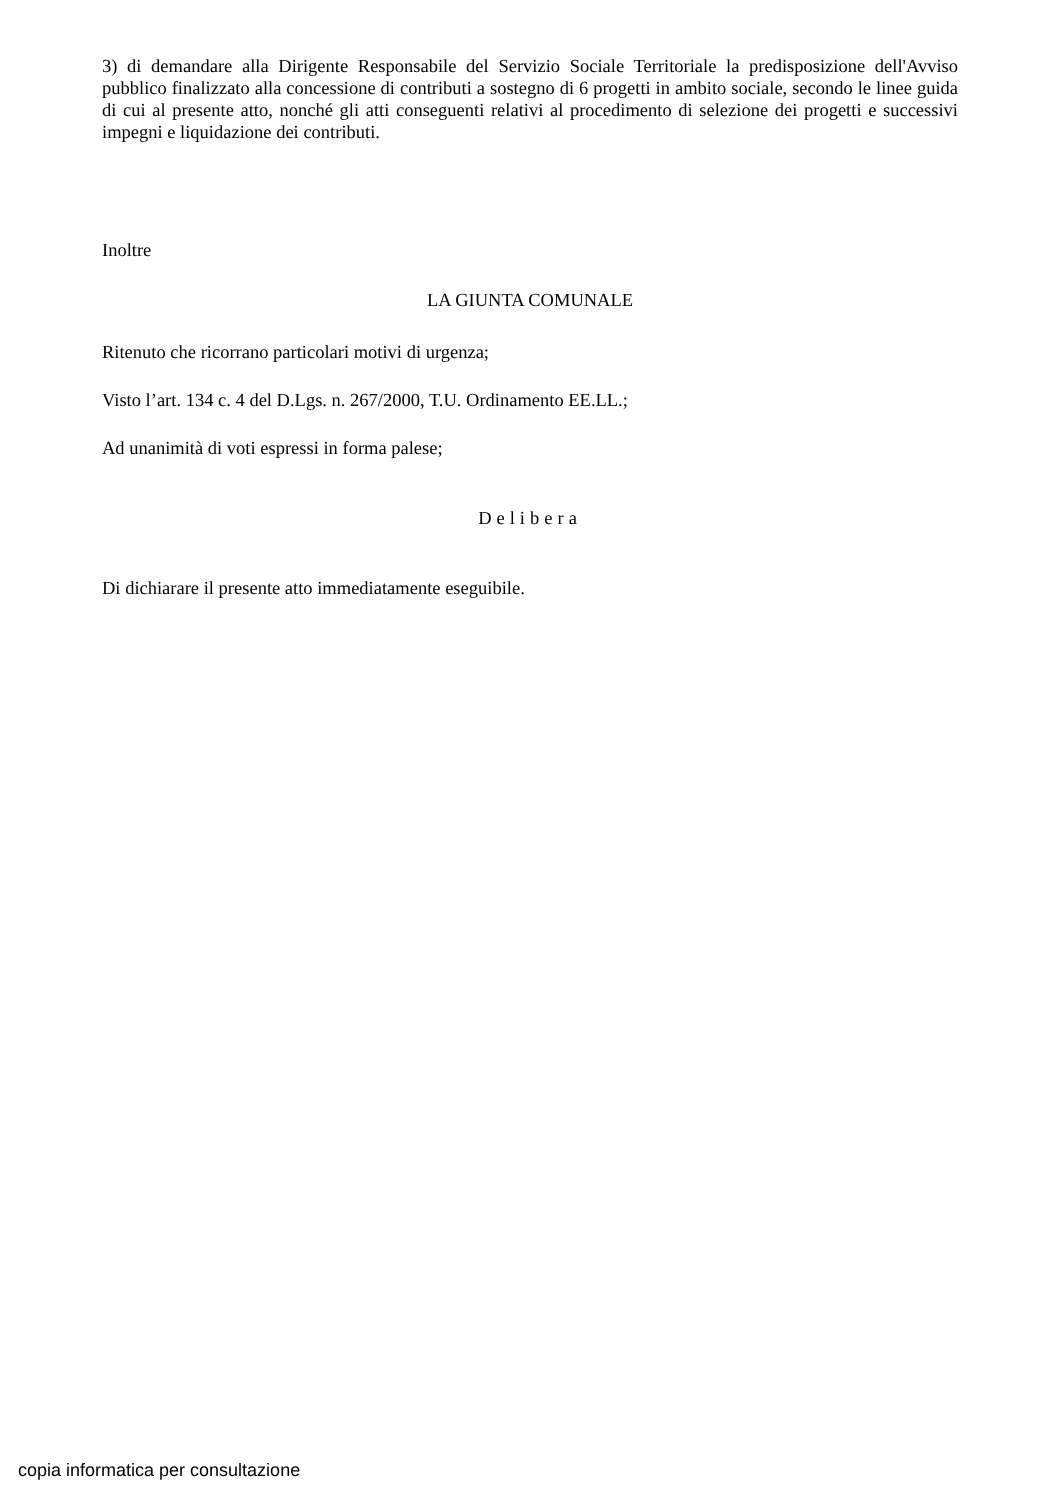3) di demandare alla Dirigente Responsabile del Servizio Sociale Territoriale la predisposizione dell'Avviso pubblico finalizzato alla concessione di contributi a sostegno di 6 progetti in ambito sociale, secondo le linee guida di cui al presente atto, nonché gli atti conseguenti relativi al procedimento di selezione dei progetti e successivi impegni e liquidazione dei contributi.
Inoltre
LA GIUNTA COMUNALE
Ritenuto che ricorrano particolari motivi di urgenza;
Visto l’art. 134 c. 4 del D.Lgs. n. 267/2000, T.U. Ordinamento EE.LL.;
Ad unanimità di voti espressi in forma palese;
Delibera
Di dichiarare il presente atto immediatamente eseguibile.
copia informatica per consultazione